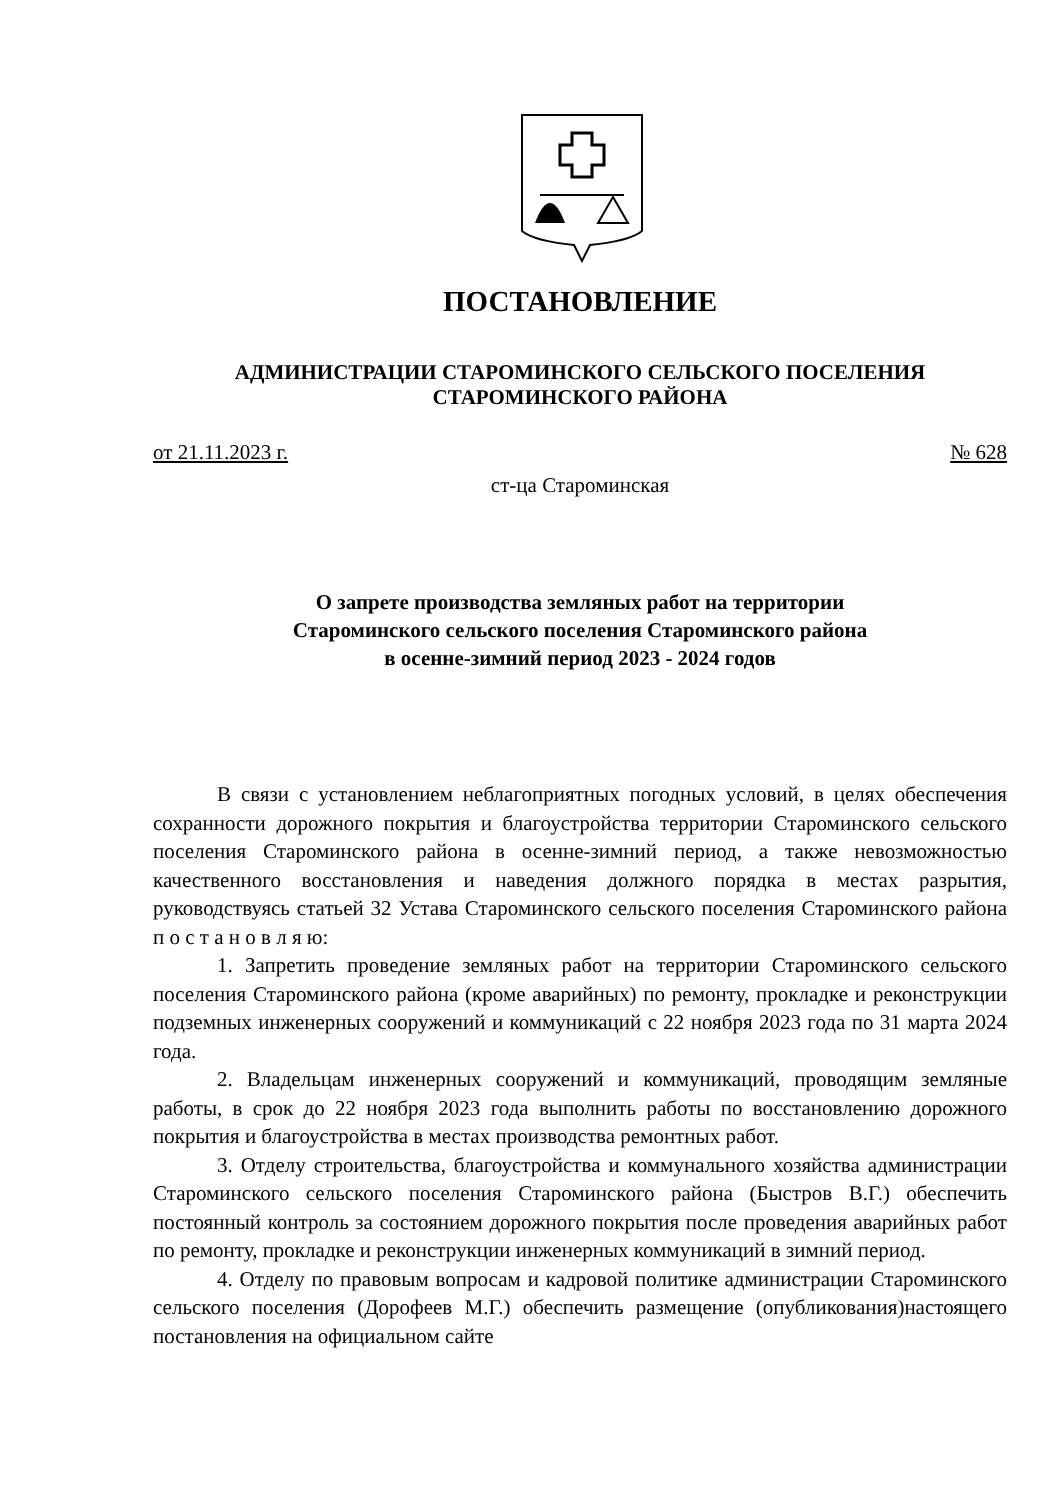ПОСТАНОВЛЕНИЕ
АДМИНИСТРАЦИИ СТАРОМИНСКОГО СЕЛЬСКОГО ПОСЕЛЕНИЯ
СТАРОМИНСКОГО РАЙОНА
от 21.11.2023 г. № 628
ст-ца Староминская
О запрете производства земляных работ на территории
Староминского сельского поселения Староминского района
в осенне-зимний период 2023 - 2024 годов
В связи с установлением неблагоприятных погодных условий, в целях обеспечения сохранности дорожного покрытия и благоустройства территории Староминского сельского поселения Староминского района в осенне-зимний период, а также невозможностью качественного восстановления и наведения должного порядка в местах разрытия, руководствуясь статьей 32 Устава Староминского сельского поселения Староминского района п о с т а н о в л я ю:
1. Запретить проведение земляных работ на территории Староминского сельского поселения Староминского района (кроме аварийных) по ремонту, прокладке и реконструкции подземных инженерных сооружений и коммуникаций с 22 ноября 2023 года по 31 марта 2024 года.
2. Владельцам инженерных сооружений и коммуникаций, проводящим земляные работы, в срок до 22 ноября 2023 года выполнить работы по восстановлению дорожного покрытия и благоустройства в местах производства ремонтных работ.
3. Отделу строительства, благоустройства и коммунального хозяйства администрации Староминского сельского поселения Староминского района (Быстров В.Г.) обеспечить постоянный контроль за состоянием дорожного покрытия после проведения аварийных работ по ремонту, прокладке и реконструкции инженерных коммуникаций в зимний период.
4. Отделу по правовым вопросам и кадровой политике администрации Староминского сельского поселения (Дорофеев М.Г.) обеспечить размещение (опубликования)настоящего постановления на официальном сайте